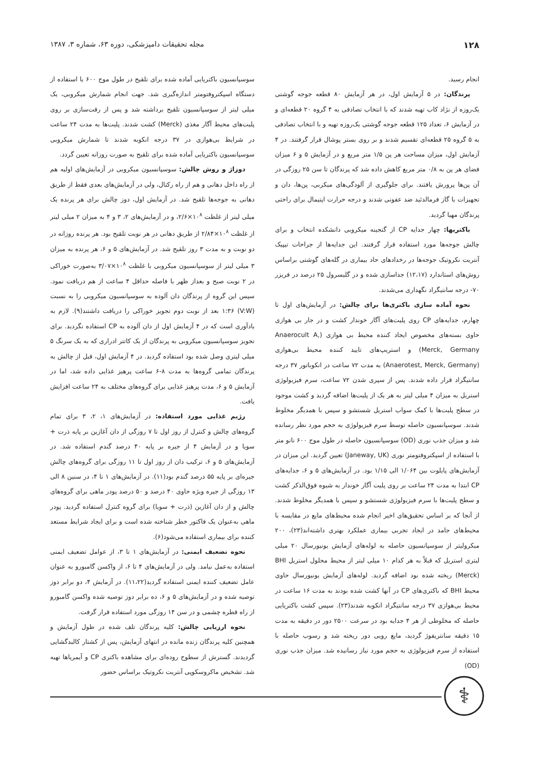۱۲۸ مجله تحقیقات دامپزشکی، دوره ۶۳، شماره ۳، ۱۳۸۷
انجام رسید.
پرندگان: در ۵ آزمایش اول، در هر آزمایش ۸۰ قطعه جوجه گوشتی یک‌روزه از نژاد کاب تهیه شدند که با انتخاب تصادفی به ۴ گروه ۲۰ قطعه‌ای و در آزمایش ۶، تعداد ۱۲۵ قطعه جوجه گوشتی یک‌روزه تهیه و با انتخاب تصادفی به ۵ گروه ۲۵ قطعه‌ای تقسیم شدند و بر روی بستر پوشال قرار گرفتند. در ۴ آزمایش اول، میزان مساحت هر پن ۱/۵ متر مربع و در آزمایش ۵ و ۶ میزان فضای هر پن به ۰/۸ متر مربع کاهش داده شد که پرندگان تا سن ۲۵ روزگی در آن پن‌ها پرورش یافتند. برای جلوگیری از آلودگی‌های میکربی، پن‌ها، دان و تجهیزات با گاز فرمالدئید ضد عفونی شدند و درجه حرارت اپتیمال برای راحتی پرندگان مهیا گردید.
باکتریها: چهار جدایه CP از گنجینه میکروبی دانشکده انتخاب و برای چالش جوجه‌ها مورد استفاده قرار گرفتند. این جدایه‌ها از جراحات تیپیک آنتریت نکروتیک جوجه‌ها در رخدادهای حاد بیماری در گله‌های گوشتی براساس روش‌های استاندارد (۱۲،۱۷) جداسازی شده و در گلیسرول ۲۵ درصد در فریزر ۷۰- درجه سانتیگراد نگهداری می‌شدند.
نحوه آماده سازی باکتری‌ها برای چالش: در آزمایش‌های اول تا چهارم، جدایه‌های CP روی پلیت‌های آگار خوندار کشت و در جار بی هوازی حاوی بسته‌های مخصوص ایجاد کننده محیط بی هوازی (Anaerocult A, Merck, Germany) و استریپ‌های تایید کننده محیط بی‌هوازی (Anaerotest, Merck, Germany) به مدت ۷۲ ساعت در انکوباتور ۳۷ درجه سانتیگراد قرار داده شدند. پس از سپری شدن ۷۲ ساعت، سرم فیزیولوژی استریل به میزان ۴ میلی لیتر به هر یک از پلیت‌ها اضافه گردید و کشت موجود در سطح پلیت‌ها با کمک سواب استریل شستشو و سپس با همدیگر مخلوط شدند. سوسپانسیون حاصله توسط سرم فیزیولوژی به حجم مورد نظر رسانده شد و میزان جذب نوری (OD) سوسپانسیون حاصله در طول موج ۶۰۰ نانو متر با استفاده از اسپکتروفتومتر نوری (Janeway, UK) تعیین گردید. این میزان در آزمایش‌های پایلوت بین ۱/۰۶۴ الی ۱/۱۵ بود. در آزمایش‌های ۵ و ۶، جدایه‌های CP ابتدا به مدت ۲۴ ساعت بر روی پلیت آگار خوندار به شیوه فوق‌الذکر کشت و سطح پلیت‌ها با سرم فیزیولوژی شستشو و سپس با همدیگر مخلوط شدند. از آنجا که بر اساس تحقیق‌های اخیر انجام شده محیط‌های مایع در مقایسه با محیط‌های جامد در ایجاد تجربی بیماری عملکرد بهتری داشته‌اند(۲۳)، ۲۰۰ میکرولیتر از سوسپانسیون حاصله به لوله‌های آزمایش یونیورسال ۲۰ میلی لیتری استریل که قبلاً به هر کدام ۱۰ میلی لیتر از محیط محلول استریل BHI (Merck) ریخته شده بود اضافه گردید. لوله‌های آزمایش یونیورسال حاوی محیط BHI که باکتری‌های CP در آنها کشت شده بودند به مدت ۱۶ ساعت در محیط بی‌هوازی ۳۷ درجه سانتیگراد انکوبه شدند(۲۳). سپس کشت باکتریایی حاصله که مخلوطی از هر ۴ جدایه بود در سرعت ۲۵۰۰ دور در دقیقه به مدت ۱۵ دقیقه سانتریفوژ گردید، مایع رویی دور ریخته شد و رسوب حاصله با استفاده از سرم فیزیولوژی به حجم مورد نیاز رسانیده شد. میزان جذب نوری (OD)
سوسپانسیون باکتریایی آماده شده برای تلقیح در طول موج ۶۰۰ با استفاده از دستگاه اسپکتروفتومتر اندازه‌گیری شد. جهت انجام شمارش میکروبی، یک میلی لیتر از سوسپانسیون تلقیح برداشته شد و پس از رقت‌سازی بر روی پلیت‌های محیط آگار مغذی (Merck) کشت شدند. پلیت‌ها به مدت ۲۴ ساعت در شرایط بی‌هوازی در ۳۷ درجه انکوبه شدند تا شمارش میکروبی سوسپانسیون باکتریایی آماده شده برای تلقیح به صورت روزانه تعیین گردد.
دوزاژ و روش چالش: سوسپانسیون میکروبی در آزمایش‌های اولیه هم از راه داخل دهانی و هم از راه رکتال، ولی در آزمایش‌های بعدی فقط از طریق دهانی به جوجه‌ها تلقیح شد. در آزمایش اول، دوز چالش برای هر پرنده یک میلی لیتر از غلظت ۱۰<sup>۸</sup>×۲/۶، و در آزمایش‌های ۲، ۳ و ۴ به میزان ۲ میلی لیتر از غلظت ۱۰<sup>۸</sup>×۲/۸۴ از طریق دهانی در هر نوبت تلقیح بود. هر پرنده روزانه در دو نوبت و به مدت ۳ روز تلقیح شد. در آزمایش‌های ۵ و ۶، هر پرنده به میزان ۳ میلی لیتر از سوسپانسیون میکروبی با غلظت ۱۰<sup>۸</sup>×۳/۰۷ به‌صورت خوراکی در ۲ نوبت صبح و بعداز ظهر با فاصله حداقل ۴ ساعت از هم دریافت نمود. سپس این گروه از پرندگان دان آلوده به سوسپانسیون میکروبی را به نسبت (V:W) ۱:۳۶ بعد از نوبت دوم تجویز خوراکی را دریافت داشتند(۹). لازم به یادآوری است که در ۴ آزمایش اول از دان آلوده به CP استفاده نگردید. برای تجویز سوسپانسیون میکروبی به پرندگان از یک کاتتر ادراری که به یک سرنگ ۵ میلی لیتری وصل شده بود استفاده گردید. در ۴ آزمایش اول، قبل از چالش به پرندگان تمامی گروه‌ها به مدت ۸-۶ ساعت پرهیز غذایی داده شد، اما در آزمایش ۵ و ۶، مدت پرهیز غذایی برای گروه‌های مختلف به ۲۴ ساعت افزایش یافت.
رژیم غذایی مورد استفاده: در آزمایش‌های ۱، ۲، ۳ برای تمام گروه‌های چالش و کنترل از روز اول تا ۷ روزگی از دان آغازین بر پایه ذرت + سویا و در آزمایش ۴ از جیره بر پایه ۴۰ درصد گندم استفاده شد. در آزمایش‌های ۵ و ۶، ترکیب دان از روز اول تا ۱۱ روزگی برای گروه‌های چالش جیره‌ای بر پایه ۵۵ درصد گندم بود(۱۱). در آزمایش‌های ۱ تا ۴، در سنین ۸ الی ۱۳ روزگی از جیره ویژه حاوی ۴۰ درصد و ۵۰ درصد پودر ماهی برای گروه‌های چالش و از دان آغازین (ذرت + سویا) برای گروه کنترل استفاده گردید. پودر ماهی به‌عنوان یک فاکتور خطر شناخته شده است و برای ایجاد شرایط مستعد کننده برای بیماری استفاده می‌شود(۶).
نحوه تضعیف ایمنی: در آزمایش‌های ۱ تا ۳، از عوامل تضعیف ایمنی استفاده به‌عمل نیامد. ولی در آزمایش‌های ۴ تا ۶، از واکسن گامبورو به عنوان عامل تضعیف کننده ایمنی استفاده گردید(۱۱،۲۲). در آزمایش ۴، دو برابر دوز توصیه شده و در آزمایش‌های ۵ و ۶، ده برابر دوز توصیه شده واکسن گامبورو از راه قطره چشمی و در سن ۱۴ روزگی مورد استفاده قرار گرفت.
نحوه ارزیابی چالش: کلیه پرندگان تلف شده در طول آزمایش و همچنین کلیه پرندگان زنده مانده در انتهای آزمایش، پس از کشتار کالبدگشایی گردیدند. گسترش از سطوح روده‌ای برای مشاهده باکتری CP و آیمریاها تهیه شد. تشخیص ماکروسکوپی آنتریت نکروتیک براساس حضور
⚕